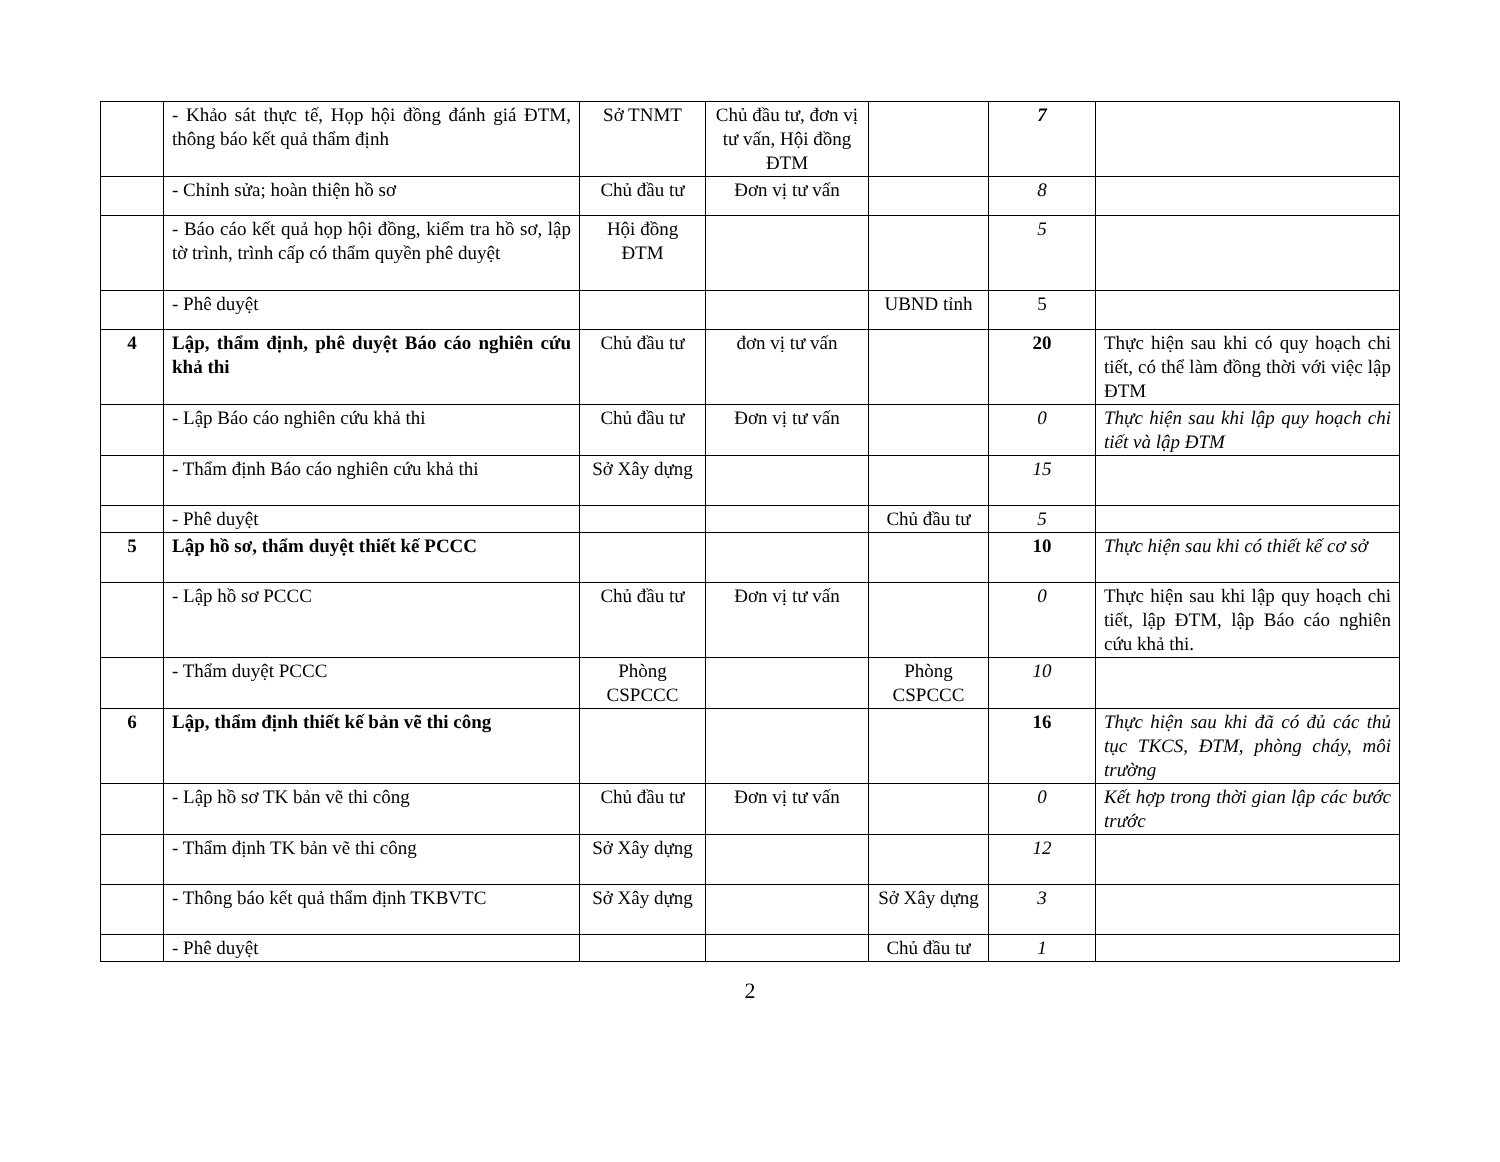| | - Khảo sát thực tế, Họp hội đồng đánh giá ĐTM, thông báo kết quả thẩm định | Sở TNMT | Chủ đầu tư, đơn vị tư vấn, Hội đồng ĐTM | | 7 | |
| | - Chỉnh sửa; hoàn thiện hồ sơ | Chủ đầu tư | Đơn vị tư vấn | | 8 | |
| | - Báo cáo kết quả họp hội đồng, kiểm tra hồ sơ, lập tờ trình, trình cấp có thẩm quyền phê duyệt | Hội đồng ĐTM | | | 5 | |
| | - Phê duyệt | | | UBND tỉnh | 5 | |
| 4 | Lập, thẩm định, phê duyệt Báo cáo nghiên cứu khả thi | Chủ đầu tư | đơn vị tư vấn | | 20 | Thực hiện sau khi có quy hoạch chi tiết, có thể làm đồng thời với việc lập ĐTM |
| | - Lập Báo cáo nghiên cứu khả thi | Chủ đầu tư | Đơn vị tư vấn | | 0 | Thực hiện sau khi lập quy hoạch chi tiết và lập ĐTM |
| | - Thẩm định Báo cáo nghiên cứu khả thi | Sở Xây dựng | | | 15 | |
| | - Phê duyệt | | | Chủ đầu tư | 5 | |
| 5 | Lập hồ sơ, thẩm duyệt thiết kế PCCC | | | | 10 | Thực hiện sau khi có thiết kế cơ sở |
| | - Lập hồ sơ PCCC | Chủ đầu tư | Đơn vị tư vấn | | 0 | Thực hiện sau khi lập quy hoạch chi tiết, lập ĐTM, lập Báo cáo nghiên cứu khả thi. |
| | - Thẩm duyệt PCCC | Phòng CSPCCC | | Phòng CSPCCC | 10 | |
| 6 | Lập, thẩm định thiết kế bản vẽ thi công | | | | 16 | Thực hiện sau khi đã có đủ các thủ tục TKCS, ĐTM, phòng cháy, môi trường |
| | - Lập hồ sơ TK bản vẽ thi công | Chủ đầu tư | Đơn vị tư vấn | | 0 | Kết hợp trong thời gian lập các bước trước |
| | - Thẩm định TK bản vẽ thi công | Sở Xây dựng | | | 12 | |
| | - Thông báo kết quả thẩm định TKBVTC | Sở Xây dựng | | Sở Xây dựng | 3 | |
| | - Phê duyệt | | | Chủ đầu tư | 1 | |
2